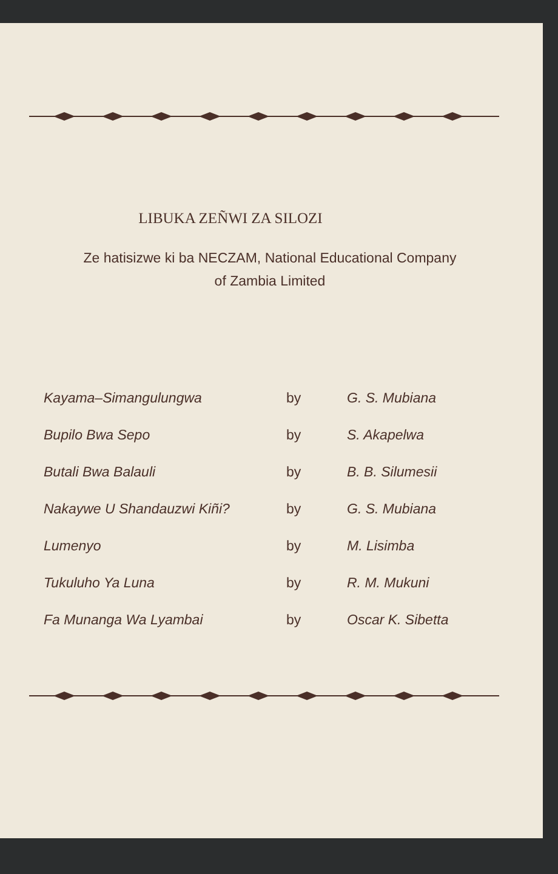LIBUKA ZEÑWI ZA SILOZI
Ze hatisizwe ki ba NECZAM, National Educational Company
of Zambia Limited
| Kayama–Simangulungwa | by | G. S. Mubiana |
| Bupilo Bwa Sepo | by | S. Akapelwa |
| Butali Bwa Balauli | by | B. B. Silumesii |
| Nakaywe U Shandauzwi Kiñi? | by | G. S. Mubiana |
| Lumenyo | by | M. Lisimba |
| Tukuluho Ya Luna | by | R. M. Mukuni |
| Fa Munanga Wa Lyambai | by | Oscar K. Sibetta |